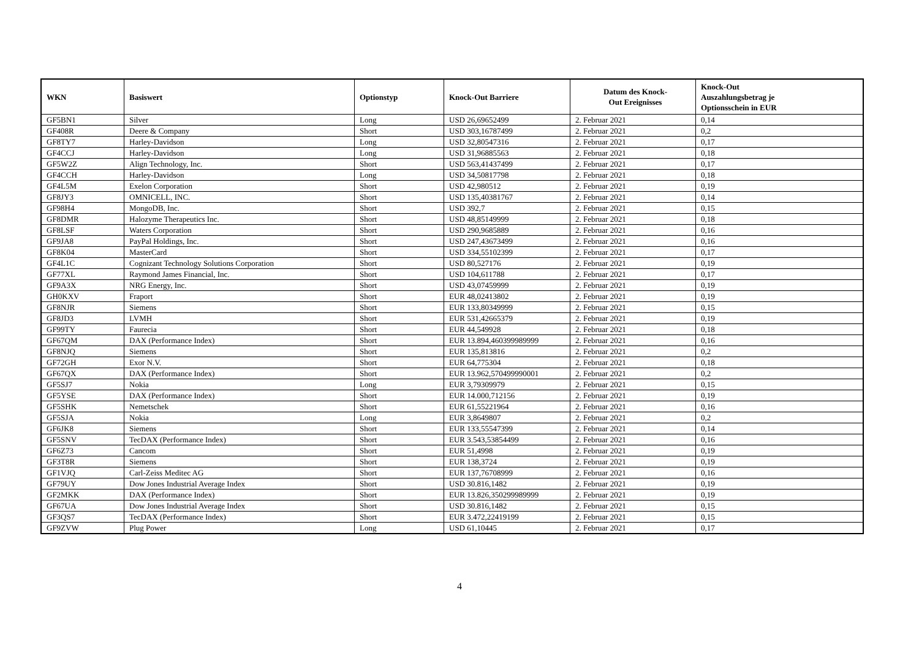| WKN | Basiswert | Optionstyp | Knock-Out Barriere | Datum des Knock- Out Ereignisses | Knock-Out Auszahlungsbetrag je Optionsschein in EUR |
| --- | --- | --- | --- | --- | --- |
| GF5BN1 | Silver | Long | USD 26,69652499 | 2. Februar 2021 | 0,14 |
| GF408R | Deere & Company | Short | USD 303,16787499 | 2. Februar 2021 | 0,2 |
| GF8TY7 | Harley-Davidson | Long | USD 32,80547316 | 2. Februar 2021 | 0,17 |
| GF4CCJ | Harley-Davidson | Long | USD 31,96885563 | 2. Februar 2021 | 0,18 |
| GF5W2Z | Align Technology, Inc. | Short | USD 563,41437499 | 2. Februar 2021 | 0,17 |
| GF4CCH | Harley-Davidson | Long | USD 34,50817798 | 2. Februar 2021 | 0,18 |
| GF4L5M | Exelon Corporation | Short | USD 42,980512 | 2. Februar 2021 | 0,19 |
| GF8JY3 | OMNICELL, INC. | Short | USD 135,40381767 | 2. Februar 2021 | 0,14 |
| GF98H4 | MongoDB, Inc. | Short | USD 392,7 | 2. Februar 2021 | 0,15 |
| GF8DMR | Halozyme Therapeutics Inc. | Short | USD 48,85149999 | 2. Februar 2021 | 0,18 |
| GF8LSF | Waters Corporation | Short | USD 290,9685889 | 2. Februar 2021 | 0,16 |
| GF9JA8 | PayPal Holdings, Inc. | Short | USD 247,43673499 | 2. Februar 2021 | 0,16 |
| GF8K04 | MasterCard | Short | USD 334,55102399 | 2. Februar 2021 | 0,17 |
| GF4L1C | Cognizant Technology Solutions Corporation | Short | USD 80,527176 | 2. Februar 2021 | 0,19 |
| GF77XL | Raymond James Financial, Inc. | Short | USD 104,611788 | 2. Februar 2021 | 0,17 |
| GF9A3X | NRG Energy, Inc. | Short | USD 43,07459999 | 2. Februar 2021 | 0,19 |
| GH0KXV | Fraport | Short | EUR 48,02413802 | 2. Februar 2021 | 0,19 |
| GF8NJR | Siemens | Short | EUR 133,80349999 | 2. Februar 2021 | 0,15 |
| GF8JD3 | LVMH | Short | EUR 531,42665379 | 2. Februar 2021 | 0,19 |
| GF99TY | Faurecia | Short | EUR 44,549928 | 2. Februar 2021 | 0,18 |
| GF67QM | DAX (Performance Index) | Short | EUR 13.894,460399989999 | 2. Februar 2021 | 0,16 |
| GF8NJQ | Siemens | Short | EUR 135,813816 | 2. Februar 2021 | 0,2 |
| GF72GH | Exor N.V. | Short | EUR 64,775304 | 2. Februar 2021 | 0,18 |
| GF67QX | DAX (Performance Index) | Short | EUR 13.962,570499990001 | 2. Februar 2021 | 0,2 |
| GF5SJ7 | Nokia | Long | EUR 3,79309979 | 2. Februar 2021 | 0,15 |
| GF5YSE | DAX (Performance Index) | Short | EUR 14.000,712156 | 2. Februar 2021 | 0,19 |
| GF5SHK | Nemetschek | Short | EUR 61,55221964 | 2. Februar 2021 | 0,16 |
| GF5SJA | Nokia | Long | EUR 3,8649807 | 2. Februar 2021 | 0,2 |
| GF6JK8 | Siemens | Short | EUR 133,55547399 | 2. Februar 2021 | 0,14 |
| GF5SNV | TecDAX (Performance Index) | Short | EUR 3.543,53854499 | 2. Februar 2021 | 0,16 |
| GF6Z73 | Cancom | Short | EUR 51,4998 | 2. Februar 2021 | 0,19 |
| GF3T8R | Siemens | Short | EUR 138,3724 | 2. Februar 2021 | 0,19 |
| GF1VJQ | Carl-Zeiss Meditec AG | Short | EUR 137,76708999 | 2. Februar 2021 | 0,16 |
| GF79UY | Dow Jones Industrial Average Index | Short | USD 30.816,1482 | 2. Februar 2021 | 0,19 |
| GF2MKK | DAX (Performance Index) | Short | EUR 13.826,350299989999 | 2. Februar 2021 | 0,19 |
| GF67UA | Dow Jones Industrial Average Index | Short | USD 30.816,1482 | 2. Februar 2021 | 0,15 |
| GF3QS7 | TecDAX (Performance Index) | Short | EUR 3.472,22419199 | 2. Februar 2021 | 0,15 |
| GF9ZVW | Plug Power | Long | USD 61,10445 | 2. Februar 2021 | 0,17 |
4